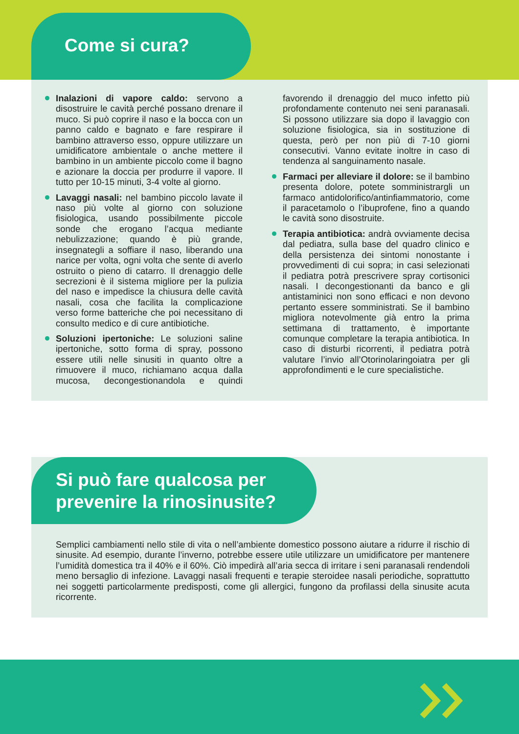Come si cura?
Inalazioni di vapore caldo: servono a disostruire le cavità perché possano drenare il muco. Si può coprire il naso e la bocca con un panno caldo e bagnato e fare respirare il bambino attraverso esso, oppure utilizzare un umidificatore ambientale o anche mettere il bambino in un ambiente piccolo come il bagno e azionare la doccia per produrre il vapore. Il tutto per 10-15 minuti, 3-4 volte al giorno.
Lavaggi nasali: nel bambino piccolo lavate il naso più volte al giorno con soluzione fisiologica, usando possibilmente piccole sonde che erogano l’acqua mediante nebulizzazione; quando è più grande, insegnategli a soffiare il naso, liberando una narice per volta, ogni volta che sente di averlo ostruito o pieno di catarro. Il drenaggio delle secrezioni è il sistema migliore per la pulizia del naso e impedisce la chiusura delle cavità nasali, cosa che facilita la complicazione verso forme batteriche che poi necessitano di consulto medico e di cure antibiotiche.
Soluzioni ipertoniche: Le soluzioni saline ipertoniche, sotto forma di spray, possono essere utili nelle sinusiti in quanto oltre a rimuovere il muco, richiamano acqua dalla mucosa, decongestionandola e quindi favorendo il drenaggio del muco infetto più profondamente contenuto nei seni paranasali. Si possono utilizzare sia dopo il lavaggio con soluzione fisiologica, sia in sostituzione di questa, però per non più di 7-10 giorni consecutivi. Vanno evitate inoltre in caso di tendenza al sanguinamento nasale.
Farmaci per alleviare il dolore: se il bambino presenta dolore, potete somministrargli un farmaco antidolorifico/antinfiammatorio, come il paracetamolo o l’ibuprofene, fino a quando le cavità sono disostruite.
Terapia antibiotica: andrà ovviamente decisa dal pediatra, sulla base del quadro clinico e della persistenza dei sintomi nonostante i provvedimenti di cui sopra; in casi selezionati il pediatra potrà prescrivere spray cortisonici nasali. I decongestionanti da banco e gli antistaminici non sono efficaci e non devono pertanto essere somministrati. Se il bambino migliora notevolmente già entro la prima settimana di trattamento, è importante comunque completare la terapia antibiotica. In caso di disturbi ricorrenti, il pediatra potrà valutare l’invio all’Otorinolaringoiatra per gli approfondimenti e le cure specialistiche.
Si può fare qualcosa per
prevenire la rinosinusite?
Semplici cambiamenti nello stile di vita o nell’ambiente domestico possono aiutare a ridurre il rischio di sinusite. Ad esempio, durante l’inverno, potrebbe essere utile utilizzare un umidificatore per mantenere l’umidità domestica tra il 40% e il 60%. Ciò impedirà all’aria secca di irritare i seni paranasali rendendoli meno bersaglio di infezione. Lavaggi nasali frequenti e terapie steroidee nasali periodiche, soprattutto nei soggetti particolarmente predisposti, come gli allergici, fungono da profilassi della sinusite acuta ricorrente.